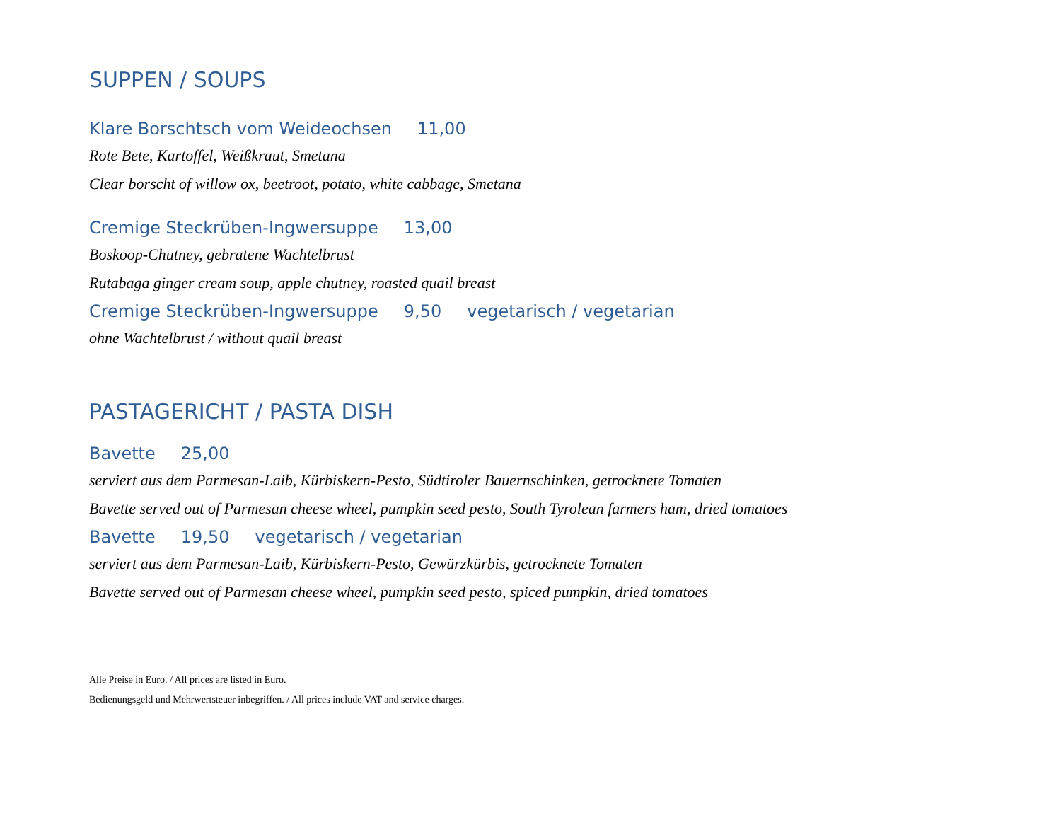SUPPEN / SOUPS
Klare Borschtsch vom Weideochsen 11,00
Rote Bete, Kartoffel, Weißkraut, Smetana
Clear borscht of willow ox, beetroot, potato, white cabbage, Smetana
Cremige Steckrüben-Ingwersuppe 13,00
Boskoop-Chutney, gebratene Wachtelbrust
Rutabaga ginger cream soup, apple chutney, roasted quail breast
Cremige Steckrüben-Ingwersuppe 9,50 vegetarisch / vegetarian
ohne Wachtelbrust / without quail breast
PASTAGERICHT / PASTA DISH
Bavette 25,00
serviert aus dem Parmesan-Laib, Kürbiskern-Pesto, Südtiroler Bauernschinken, getrocknete Tomaten
Bavette served out of Parmesan cheese wheel, pumpkin seed pesto, South Tyrolean farmers ham, dried tomatoes
Bavette 19,50 vegetarisch / vegetarian
serviert aus dem Parmesan-Laib, Kürbiskern-Pesto, Gewürzkürbis, getrocknete Tomaten
Bavette served out of Parmesan cheese wheel, pumpkin seed pesto, spiced pumpkin, dried tomatoes
Alle Preise in Euro. / All prices are listed in Euro.
Bedienungsgeld und Mehrwertsteuer inbegriffen. / All prices include VAT and service charges.